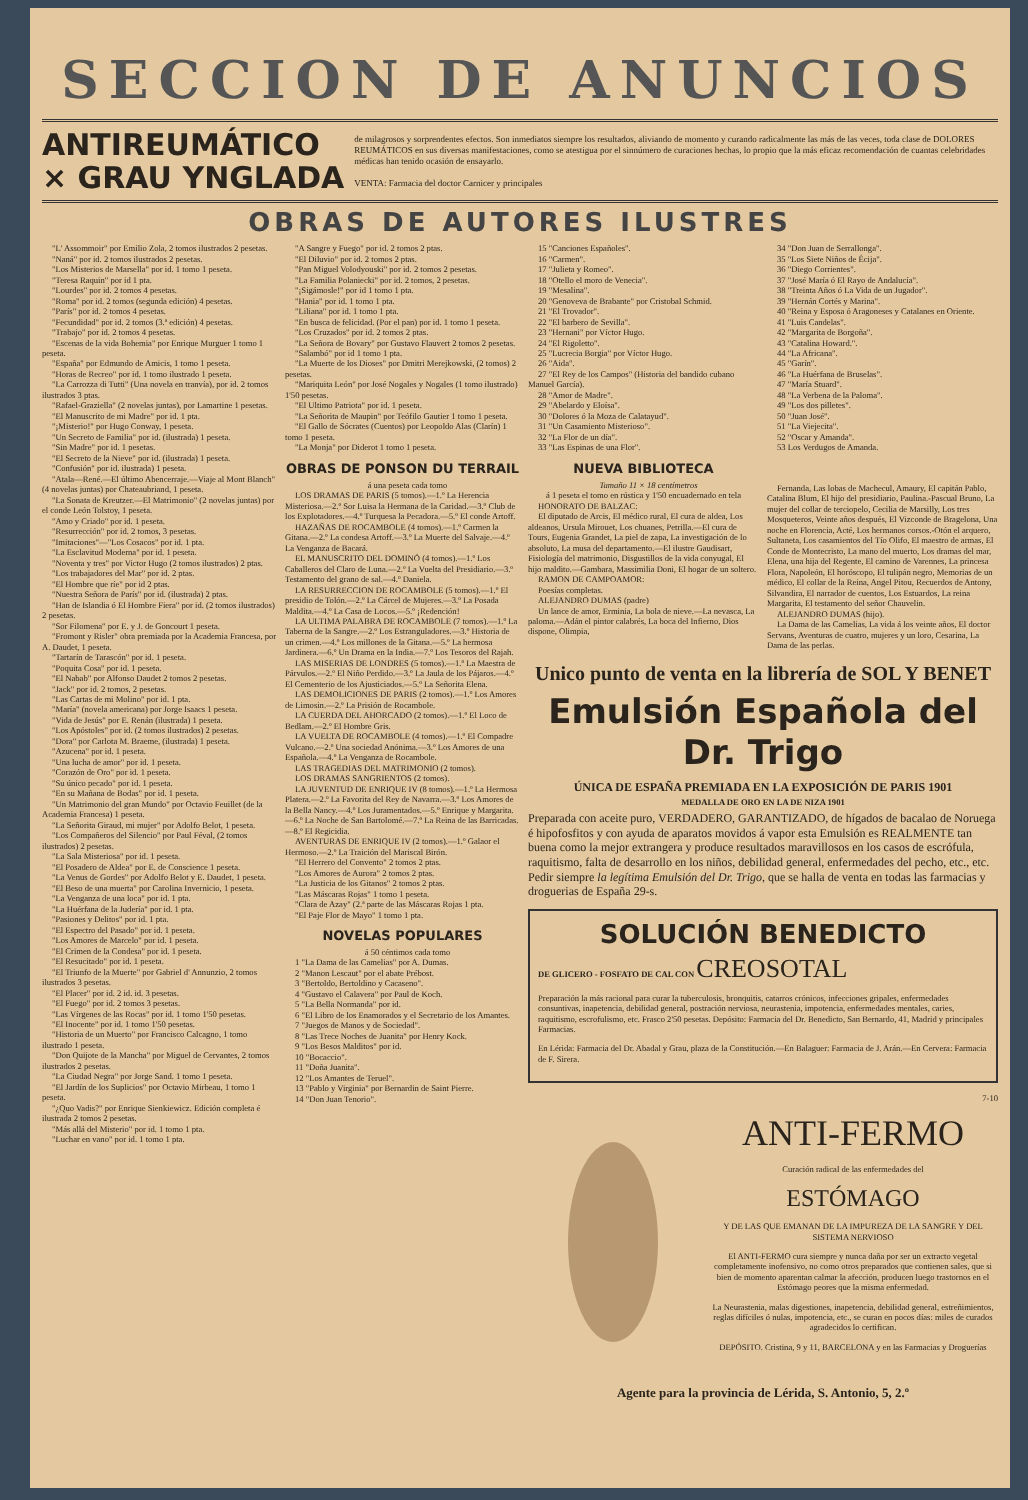SECCION DE ANUNCIOS
ANTIREUMÁTICO
× GRAU YNGLADA
de milagrosos y sorprendentes efectos. Son inmediatos siempre los resultados, aliviando de momento y curando radicalmente las más de las veces, toda clase de DOLORES REUMÁTICOS en sus diversas manifestaciones, como se atestigua por el sinnúmero de curaciones hechas, lo propio que la más eficaz recomendación de cuantas celebridades médicas han tenido ocasión de ensayarlo.
VENTA: Farmacia del doctor Carnicer y principales
OBRAS DE AUTORES ILUSTRES
"L' Assommoir" por Emilio Zola, 2 tomos ilustrados 2 pesetas.
"Naná" por id. 2 tomos ilustrados 2 pesetas.
"Los Misterios de Marsella" por id. 1 tomo 1 peseta.
"Teresa Raquin" por id 1 pta.
"Lourdes" por id. 2 tomos 4 pesetas.
"Roma" por id. 2 tomos (segunda edición) 4 pesetas.
"París" por id. 2 tomos 4 pesetas.
"Fecundidad" por id. 2 tomos (3.ª edición) 4 pesetas.
"Trabajo" por id. 2 tomos 4 pesetas.
"Escenas de la vida Bohemia" por Enrique Murguer 1 tomo 1 peseta.
"España" por Edmundo de Amicis, 1 tomo 1 peseta.
"Horas de Recreo" por id. 1 tomo ilustrado 1 peseta.
"La Carrozza di Tutti" (Una novela en tranvía), por id. 2 tomos ilustrados 3 ptas.
"Rafael-Graziella" (2 novelas juntas), por Lamartine 1 pesetas.
"El Manuscrito de mi Madre" por id. 1 pta.
"¡Misterio!" por Hugo Conway, 1 peseta.
"Un Secreto de Familia" por id. (ilustrada) 1 peseta.
"Sin Madre" por id. 1 pesetas.
"El Secreto de la Nieve" por id. (ilustrada) 1 peseta.
"Confusión" por id. ilustrada) 1 peseta.
"Atala—René.—El último Abencerraje.—Viaje al Mont Blanch" (4 novelas juntas) por Chateaubriand, 1 peseta.
"La Sonata de Kreutzer.—El Matrimonio" (2 novelas juntas) por el conde León Tolstoy, 1 peseta.
"Amo y Criado" por id. 1 peseta.
"Resurrección" por id. 2 tomos, 3 pesetas.
"Imitaciones"—"Los Cosacos" por id. 1 pta.
"La Esclavitud Moderna" por id. 1 peseta.
"Noventa y tres" por Victor Hugo (2 tomos ilustrados) 2 ptas.
"Los trabajadores del Mar" por id. 2 ptas.
"El Hombre que ríe" por id 2 ptas.
"Nuestra Señora de París" por id. (ilustrada) 2 ptas.
"Han de Islandia ó El Hombre Fiera" por id. (2 tomos ilustrados) 2 pesetas.
"Sor Filomena" por E. y J. de Goncourt 1 peseta.
"Fromont y Risler" obra premiada por la Academia Francesa, por A. Daudet, 1 peseta.
"Tartarín de Tarascón" por id. 1 peseta.
"Poquita Cosa" por id. 1 peseta.
"El Nabab" por Alfonso Daudet 2 tomos 2 pesetas.
"Jack" por id. 2 tomos, 2 pesetas.
"Las Cartas de mi Molino" por id. 1 pta.
"María" (novela americana) por Jorge Isaacs 1 peseta.
"Vida de Jesús" por E. Renán (ilustrada) 1 peseta.
"Los Apóstoles" por id. (2 tomos ilustrados) 2 pesetas.
"Dora" por Carlota M. Braeme, (ilustrada) 1 peseta.
"Azucena" por id. 1 peseta.
"Una lucha de amor" por id. 1 peseta.
"Corazón de Oro" por id. 1 peseta.
"Su único pecado" por id. 1 peseta.
"En su Mañana de Bodas" por id. 1 peseta.
"Un Matrimonio del gran Mundo" por Octavio Feuillet (de la Academia Francesa) 1 peseta.
"La Señorita Giraud, mi mujer" por Adolfo Belot, 1 peseta.
"Los Compañeros del Silencio" por Paul Féval, (2 tomos ilustrados) 2 pesetas.
"La Sala Misteriosa" por id. 1 peseta.
"El Posadero de Aldea" por E. de Conscience 1 peseta.
"La Venus de Gordes" por Adolfo Belot y E. Daudet, 1 peseta.
"El Beso de una muerta" por Carolina Invernicio, 1 peseta.
"La Venganza de una loca" por id. 1 pta.
"La Huérfana de la Judería" por id. 1 pta.
"Pasiones y Delitos" por id. 1 pta.
"El Espectro del Pasado" por id. 1 peseta.
"Los Amores de Marcelo" por id. 1 peseta.
"El Crimen de la Condesa" por id. 1 peseta.
"El Resucitado" por id. 1 peseta.
"El Triunfo de la Muerte" por Gabriel d' Annunzio, 2 tomos ilustrados 3 pesetas.
"El Placer" por id. 2 id. id. 3 pesetas.
"El Fuego" por id. 2 tomos 3 pesetas.
"Las Vírgenes de las Rocas" por id. 1 tomo 1'50 pesetas.
"El Inocente" por id. 1 tomo 1'50 pesetas.
"Historia de un Muerto" por Francisco Calcagno, 1 tomo ilustrado 1 peseta.
"Don Quijote de la Mancha" por Miguel de Cervantes, 2 tomos ilustrados 2 pesetas.
"La Ciudad Negra" por Jorge Sand. 1 tomo 1 peseta.
"El Jardín de los Suplicios" por Octavio Mirbeau, 1 tomo 1 peseta.
"¿Quo Vadis?" por Enrique Sienkiewicz. Edición completa é ilustrada 2 tomos 2 pesetas.
"Más allá del Misterio" por id. 1 tomo 1 pta.
"Luchar en vano" por id. 1 tomo 1 pta.
"A Sangre y Fuego" por id. 2 tomos 2 ptas.
"El Diluvio" por id. 2 tomos 2 ptas.
"Pan Miguel Volodyouski" por id. 2 tomos 2 pesetas.
"La Familia Polaniecki" por id. 2 tomos, 2 pesetas.
"¡Sigámosle!" por id 1 tomo 1 pta.
"Hania" por id. 1 tomo 1 pta.
"Liliana" por id. 1 tomo 1 pta.
"En busca de felicidad. (Por el pan) por id. 1 tomo 1 peseta.
"Los Cruzados" por id. 2 tomos 2 ptas.
"La Señora de Bovary" por Gustavo Flauvert 2 tomos 2 pesetas.
"Salambó" por id 1 tomo 1 pta.
"La Muerte de los Dioses" por Dmitri Merejkowski, (2 tomos) 2 pesetas.
"Mariquita León" por José Nogales y Nogales (1 tomo ilustrado) 1'50 pesetas.
"El Ultimo Patriota" por id. 1 peseta.
"La Señorita de Maupin" por Teófilo Gautier 1 tomo 1 peseta.
"El Gallo de Sócrates (Cuentos) por Leopoldo Alas (Clarín) 1 tomo 1 peseta.
"La Monja" por Diderot 1 tomo 1 peseta.
OBRAS DE PONSON DU TERRAIL
á una peseta cada tomo
LOS DRAMAS DE PARIS (5 tomos).—1.º La Herencia Misteriosa.—2.º Sor Luisa la Hermana de la Caridad.—3.º Club de los Explotadores.—4.º Turquesa la Pecadora.—5.º El conde Artoff.
HAZAÑAS DE ROCAMBOLE (4 tomos).—1.º Carmen la Gitana.—2.º La condesa Artoff.—3.º La Muerte del Salvaje.—4.º La Venganza de Bacará.
EL MANUSCRITO DEL DOMINÓ (4 tomos).—1.º Los Caballeros del Claro de Luna.—2.º La Vuelta del Presidiario.—3.º Testamento del grano de sal.—4.º Daniela.
LA RESURRECCION DE ROCAMBOLE (5 tomos).—1.º El presidio de Tolón.—2.º La Cárcel de Mujeres.—3.º La Posada Maldita.—4.º La Casa de Locos.—5.º ¡Redención!
LA ULTIMA PALABRA DE ROCAMBOLE (7 tomos).—1.º La Taberna de la Sangre.—2.º Los Estranguladores.—3.º Historia de un crimen.—4.º Los millones de la Gitana.—5.º La hermosa Jardinera.—6.º Un Drama en la India.—7.º Los Tesoros del Rajah.
LAS MISERIAS DE LONDRES (5 tomos).—1.º La Maestra de Párvulos.—2.º El Niño Perdido.—3.º La Jaula de los Pájaros.—4.º El Cementerio de los Ajusticiados.—5.º La Señorita Elena.
LAS DEMOLICIONES DE PARIS (2 tomos).—1.º Los Amores de Limosin.—2.º La Prisión de Rocambole.
LA CUERDA DEL AHORCADO (2 tomos).—1.º El Loco de Bedlam.—2.º El Hombre Gris.
LA VUELTA DE ROCAMBOLE (4 tomos).—1.º El Compadre Vulcano.—2.º Una sociedad Anónima.—3.º Los Amores de una Española.—4.º La Venganza de Rocambole.
LAS TRAGEDIAS DEL MATRIMONIO (2 tomos).
LOS DRAMAS SANGRIENTOS (2 tomos).
LA JUVENTUD DE ENRIQUE IV (8 tomos).—1.º La Hermosa Platera.—2.º La Favorita del Rey de Navarra.—3.º Los Amores de la Bella Nancy.—4.º Los Juramentados.—5.º Enrique y Margarita.—6.º La Noche de San Bartolomé.—7.º La Reina de las Barricadas.—8.º El Regicidia.
AVENTURAS DE ENRIQUE IV (2 tomos).—1.º Galaor el Hermoso.—2.º La Traición del Mariscal Birón.
"El Herrero del Convento" 2 tomos 2 ptas.
"Los Amores de Aurora" 2 tomos 2 ptas.
"La Justicia de los Gitanos" 2 tomos 2 ptas.
"Las Máscaras Rojas" 1 tomo 1 peseta.
"Clara de Azay" (2.ª parte de las Máscaras Rojas 1 pta.
"El Paje Flor de Mayo" 1 tomo 1 pta.
NOVELAS POPULARES
á 50 céntimos cada tomo
1 "La Dama de las Camelias" por A. Dumas.
2 "Manon Lescaut" por el abate Prébost.
3 "Bertoldo, Bertoldino y Cacaseno".
4 "Gustavo el Calavera" por Paul de Koch.
5 "La Bella Normanda" por id.
6 "El Libro de los Enamorados y el Secretario de los Amantes.
7 "Juegos de Manos y de Sociedad".
8 "Las Trece Noches de Juanita" por Henry Kock.
9 "Los Besos Malditos" por id.
10 "Bocaccio".
11 "Doña Juanita".
12 "Los Amantes de Teruel".
13 "Pablo y Virginia" por Bernardin de Saint Pierre.
14 "Don Juan Tenorio".
15 "Canciones Españoles".
16 "Carmen".
17 "Julieta y Romeo".
18 "Otello el moro de Venecia".
19 "Mesalina".
20 "Genoveva de Brabante" por Cristobal Schmid.
21 "El Trovador".
22 "El barbero de Sevilla".
23 "Hernani" por Víctor Hugo.
24 "El Rigoletto".
25 "Lucrecia Borgia" por Víctor Hugo.
26 "Aida".
27 "El Rey de los Campos" (Historia del bandido cubano Manuel García).
28 "Amor de Madre".
29 "Abelardo y Eloísa".
30 "Dolores ó la Moza de Calatayud".
31 "Un Casamiento Misterioso".
32 "La Flor de un día".
33 "Las Espinas de una Flor".
NUEVA BIBLIOTECA
Tamaño 11 × 18 centímetros
á 1 peseta el tomo en rústica y 1'50 encuadernado en tela
HONORATO DE BALZAC:
El diputado de Arcis, El médico rural, El cura de aldea, Los aldeanos, Ursula Mirouet, Los chuanes, Petrilla.—El cura de Tours, Eugenia Grandet, La piel de zapa, La investigación de lo absoluto, La musa del departamento.—El ilustre Gaudisart, Fisiología del matrimonio, Disgustillos de la vida conyugal, El hijo maldito.—Gambara, Massimilia Doni, El hogar de un soltero.
RAMON DE CAMPOAMOR:
Poesías completas.
ALEJANDRO DUMAS (padre)
Un lance de amor, Erminia, La bola de nieve.—La nevasca, La paloma.—Adán el pintor calabrés, La boca del Infierno, Dios dispone, Olimpia,
34 "Don Juan de Serrallonga".
35 "Los Siete Niños de Écija".
36 "Diego Corrientes".
37 "José María ó El Rayo de Andalucía".
38 "Treinta Años ó La Vida de un Jugador".
39 "Hernán Cortés y Marina".
40 "Reina y Esposa ó Aragoneses y Catalanes en Oriente.
41 "Luis Candelas".
42 "Margarita de Borgoña".
43 "Catalina Howard.".
44 "La Africana".
45 "Garín".
46 "La Huérfana de Bruselas".
47 "María Stuard".
48 "La Verbena de la Paloma".
49 "Los dos pilletes".
50 "Juan José".
51 "La Viejecita".
52 "Oscar y Amanda".
53 Los Verdugos de Amanda.
Fernanda, Las lobas de Machecul, Amaury, El capitán Pablo, Catalina Blum, El hijo del presidiario, Paulina.-Pascual Bruno, La mujer del collar de terciopelo, Cecilia de Marsilly, Los tres Mosqueteros, Veinte años después, El Vizconde de Bragelona, Una noche en Florencia, Acté, Los hermanos corsos.-Otón el arquero, Sultaneta, Los casamientos del Tío Olifo, El maestro de armas, El Conde de Montecristo, La mano del muerto, Los dramas del mar, Elena, una hija del Regente, El camino de Varennes, La princesa Flora, Napoleón, El horóscopo, El tulipán negro, Memorias de un médico, El collar de la Reina, Angel Pitou, Recuerdos de Antony, Silvandira, El narrador de cuentos, Los Estuardos, La reina Margarita, El testamento del señor Chauvelin.
ALEJANDRO DUMAS (hijo).
La Dama de las Camelias, La vida á los veinte años, El doctor Servans, Aventuras de cuatro, mujeres y un loro, Cesarina, La Dama de las perlas.
Unico punto de venta en la librería de SOL Y BENET
Emulsión Española del Dr. Trigo
ÚNICA DE ESPAÑA PREMIADA EN LA EXPOSICIÓN DE PARIS 1901
MEDALLA DE ORO EN LA DE NIZA 1901
Preparada con aceite puro, VERDADERO, GARANTIZADO, de hígados de bacalao de Noruega é hipofosfitos y con ayuda de aparatos movidos á vapor esta Emulsión es REALMENTE tan buena como la mejor extrangera y produce resultados maravillosos en los casos de escrófula, raquitismo, falta de desarrollo en los niños, debilidad general, enfermedades del pecho, etc., etc. Pedir siempre la legítima Emulsión del Dr. Trigo, que se halla de venta en todas las farmacias y droguerias de España 29-s.
SOLUCIÓN BENEDICTO
DE GLICERO - FOSFATO DE CAL CON CREOSOTAL
Preparación la más racional para curar la tuberculosis, bronquitis, catarros crónicos, infecciones gripales, enfermedades consuntivas, inapetencia, debilidad general, postración nerviosa, neurastenia, impotencia, enfermedades mentales, caries, raquitismo, escrofulismo, etc. Frasco 2'50 pesetas. Depósito: Farmacia del Dr. Benedicto, San Bernardo, 41, Madrid y principales Farmacias.
En Lérida: Farmacia del Dr. Abadal y Grau, plaza de la Constitución.—En Balaguer: Farmacia de J. Arán.—En Cervera: Farmacia de F. Sirera.
7-10
ANTI-FERMO
Curación radical de las enfermedades del
ESTÓMAGO
Y DE LAS QUE EMANAN DE LA IMPUREZA DE LA SANGRE Y DEL SISTEMA NERVIOSO
El ANTI-FERMO cura siempre y nunca daña por ser un extracto vegetal completamente inofensivo, no como otros preparados que contienen sales, que si bien de momento aparentan calmar la afección, producen luego trastornos en el Estómago peores que la misma enfermedad.
La Neurastenia, malas digestiones, inapetencia, debilidad general, estreñimientos, reglas difíciles ó nulas, impotencia, etc., se curan en pocos días: miles de curados agradecidos lo certifican.
DEPÓSITO. Cristina, 9 y 11, BARCELONA y en las Farmacias y Droguerías
Agente para la provincia de Lérida, S. Antonio, 5, 2.º